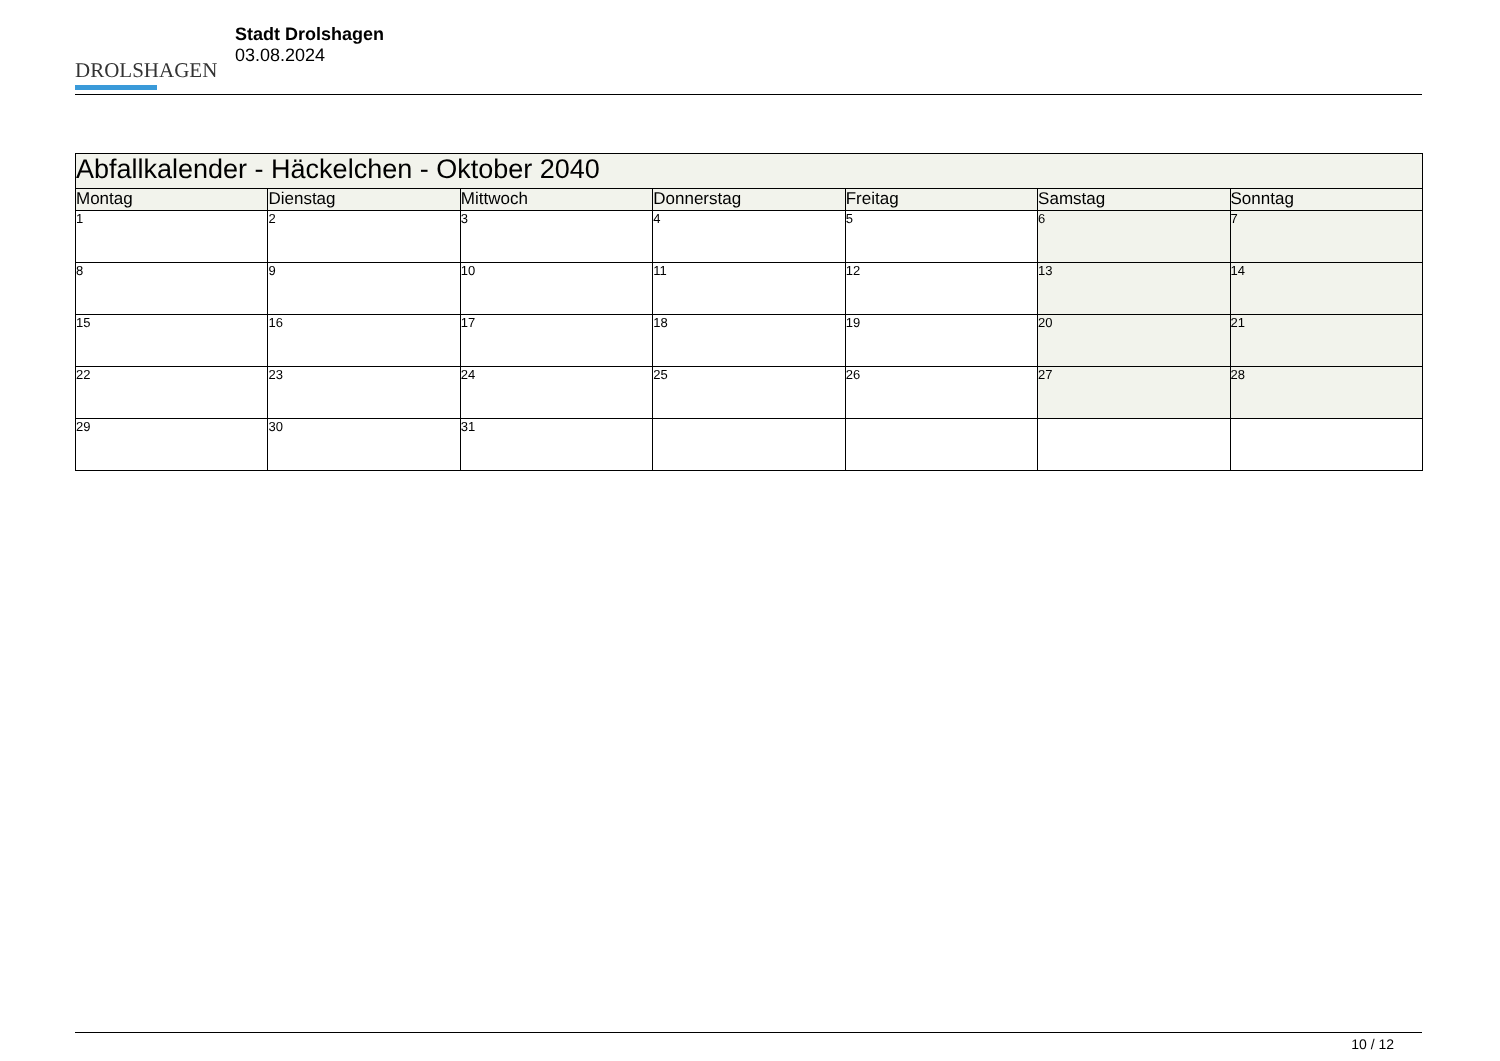DROLSHAGEN
Stadt Drolshagen
03.08.2024
| Abfallkalender - Häckelchen - Oktober 2040 | | | | | | |
| --- | --- | --- | --- | --- | --- | --- |
| Montag | Dienstag | Mittwoch | Donnerstag | Freitag | Samstag | Sonntag |
| 1 | 2 | 3 | 4 | 5 | 6 | 7 |
| 8 | 9 | 10 | 11 | 12 | 13 | 14 |
| 15 | 16 | 17 | 18 | 19 | 20 | 21 |
| 22 | 23 | 24 | 25 | 26 | 27 | 28 |
| 29 | 30 | 31 | | | | |
10 / 12